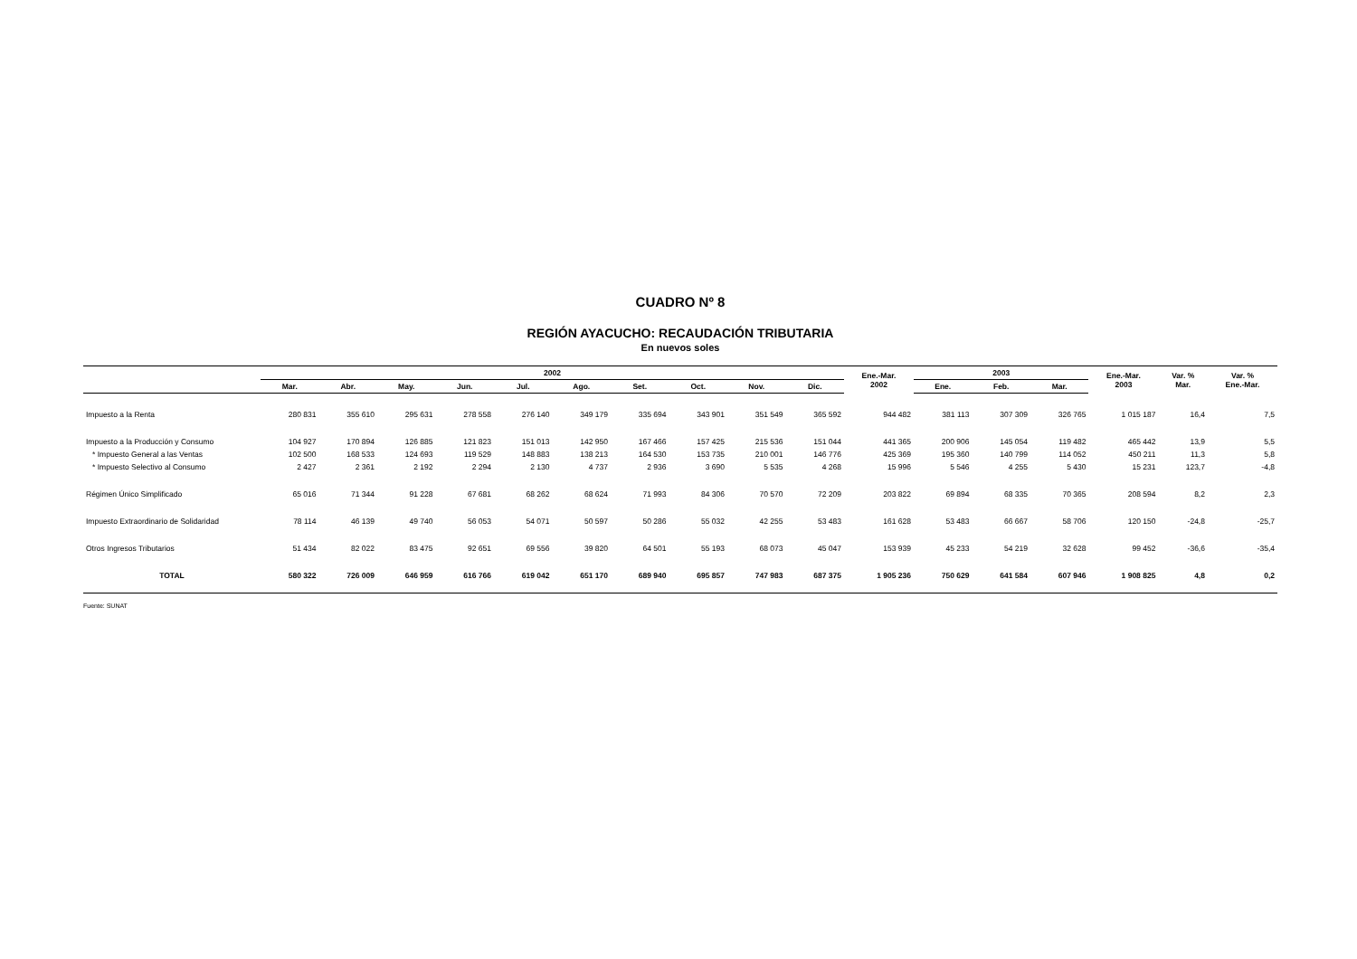CUADRO Nº 8
REGIÓN AYACUCHO: RECAUDACIÓN TRIBUTARIA
En nuevos soles
| | 2002 | | | | | | | | | | Ene.-Mar. 2002 | 2003 | | | Ene.-Mar. 2003 | Var. % Mar. | Var. % Ene.-Mar. |
| --- | --- | --- | --- | --- | --- | --- | --- | --- | --- | --- | --- | --- | --- | --- | --- | --- | --- |
| | Mar. | Abr. | May. | Jun. | Jul. | Ago. | Set. | Oct. | Nov. | Dic. | | Ene. | Feb. | Mar. | | | |
| Impuesto a la Renta | 280 831 | 355 610 | 295 631 | 278 558 | 276 140 | 349 179 | 335 694 | 343 901 | 351 549 | 365 592 | 944 482 | 381 113 | 307 309 | 326 765 | 1 015 187 | 16,4 | 7,5 |
| Impuesto a la Producción y Consumo | 104 927 | 170 894 | 126 885 | 121 823 | 151 013 | 142 950 | 167 466 | 157 425 | 215 536 | 151 044 | 441 365 | 200 906 | 145 054 | 119 482 | 465 442 | 13,9 | 5,5 |
| * Impuesto General a las Ventas | 102 500 | 168 533 | 124 693 | 119 529 | 148 883 | 138 213 | 164 530 | 153 735 | 210 001 | 146 776 | 425 369 | 195 360 | 140 799 | 114 052 | 450 211 | 11,3 | 5,8 |
| * Impuesto Selectivo al Consumo | 2 427 | 2 361 | 2 192 | 2 294 | 2 130 | 4 737 | 2 936 | 3 690 | 5 535 | 4 268 | 15 996 | 5 546 | 4 255 | 5 430 | 15 231 | 123,7 | -4,8 |
| Régimen Único Simplificado | 65 016 | 71 344 | 91 228 | 67 681 | 68 262 | 68 624 | 71 993 | 84 306 | 70 570 | 72 209 | 203 822 | 69 894 | 68 335 | 70 365 | 208 594 | 8,2 | 2,3 |
| Impuesto Extraordinario de Solidaridad | 78 114 | 46 139 | 49 740 | 56 053 | 54 071 | 50 597 | 50 286 | 55 032 | 42 255 | 53 483 | 161 628 | 53 483 | 66 667 | 58 706 | 120 150 | -24,8 | -25,7 |
| Otros Ingresos Tributarios | 51 434 | 82 022 | 83 475 | 92 651 | 69 556 | 39 820 | 64 501 | 55 193 | 68 073 | 45 047 | 153 939 | 45 233 | 54 219 | 32 628 | 99 452 | -36,6 | -35,4 |
| TOTAL | 580 322 | 726 009 | 646 959 | 616 766 | 619 042 | 651 170 | 689 940 | 695 857 | 747 983 | 687 375 | 1 905 236 | 750 629 | 641 584 | 607 946 | 1 908 825 | 4,8 | 0,2 |
Fuente: SUNAT